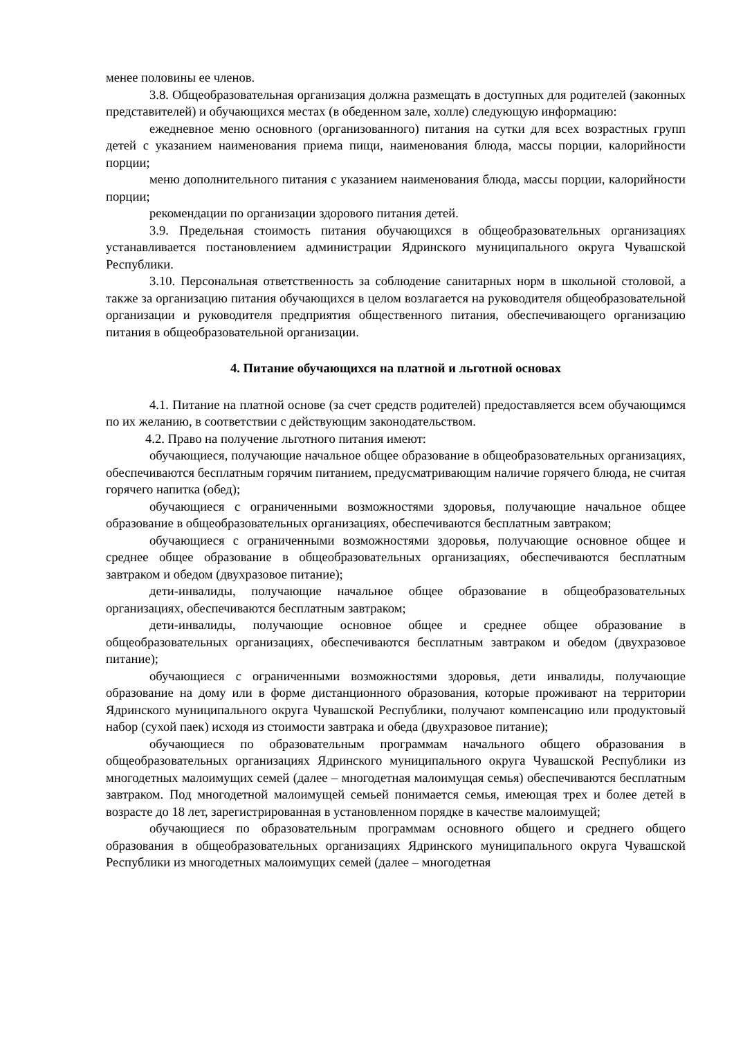менее половины ее членов.
3.8. Общеобразовательная организация должна размещать в доступных для родителей (законных представителей) и обучающихся местах (в обеденном зале, холле) следующую информацию:
ежедневное меню основного (организованного) питания на сутки для всех возрастных групп детей с указанием наименования приема пищи, наименования блюда, массы порции, калорийности порции;
меню дополнительного питания с указанием наименования блюда, массы порции, калорийности порции;
рекомендации по организации здорового питания детей.
3.9. Предельная стоимость питания обучающихся в общеобразовательных организациях устанавливается постановлением администрации Ядринского муниципального округа Чувашской Республики.
3.10. Персональная ответственность за соблюдение санитарных норм в школьной столовой, а также за организацию питания обучающихся в целом возлагается на руководителя общеобразовательной организации и руководителя предприятия общественного питания, обеспечивающего организацию питания в общеобразовательной организации.
4. Питание обучающихся на платной и льготной основах
4.1. Питание на платной основе (за счет средств родителей) предоставляется всем обучающимся по их желанию, в соответствии с действующим законодательством.
4.2. Право на получение льготного питания имеют:
обучающиеся, получающие начальное общее образование в общеобразовательных организациях, обеспечиваются бесплатным горячим питанием, предусматривающим наличие горячего блюда, не считая горячего напитка (обед);
обучающиеся с ограниченными возможностями здоровья, получающие начальное общее образование в общеобразовательных организациях, обеспечиваются бесплатным завтраком;
обучающиеся с ограниченными возможностями здоровья, получающие основное общее и среднее общее образование в общеобразовательных организациях, обеспечиваются бесплатным завтраком и обедом (двухразовое питание);
дети-инвалиды, получающие начальное общее образование в общеобразовательных организациях, обеспечиваются бесплатным завтраком;
дети-инвалиды, получающие основное общее и среднее общее образование в общеобразовательных организациях, обеспечиваются бесплатным завтраком и обедом (двухразовое питание);
обучающиеся с ограниченными возможностями здоровья, дети инвалиды, получающие образование на дому или в форме дистанционного образования, которые проживают на территории Ядринского муниципального округа Чувашской Республики, получают компенсацию или продуктовый набор (сухой паек) исходя из стоимости завтрака и обеда (двухразовое питание);
обучающиеся по образовательным программам начального общего образования в общеобразовательных организациях Ядринского муниципального округа Чувашской Республики из многодетных малоимущих семей (далее – многодетная малоимущая семья) обеспечиваются бесплатным завтраком. Под многодетной малоимущей семьей понимается семья, имеющая трех и более детей в возрасте до 18 лет, зарегистрированная в установленном порядке в качестве малоимущей;
обучающиеся по образовательным программам основного общего и среднего общего образования в общеобразовательных организациях Ядринского муниципального округа Чувашской Республики из многодетных малоимущих семей (далее – многодетная